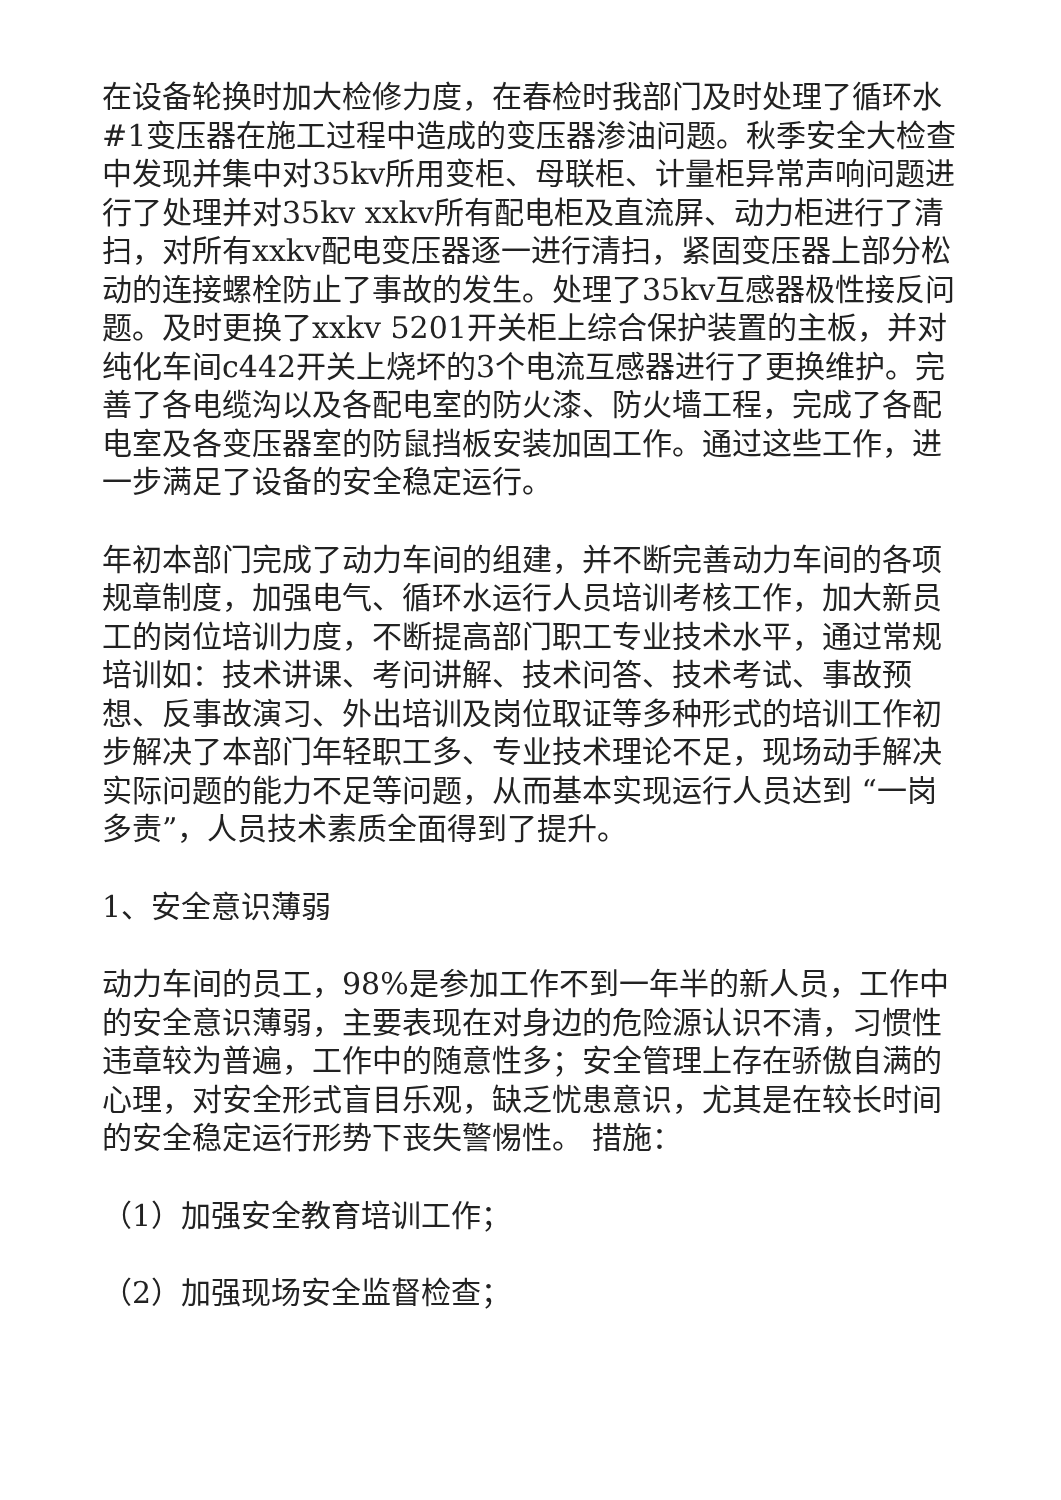在设备轮换时加大检修力度，在春检时我部门及时处理了循环水#1变压器在施工过程中造成的变压器渗油问题。秋季安全大检查中发现并集中对35kv所用变柜、母联柜、计量柜异常声响问题进行了处理并对35kv xxkv所有配电柜及直流屏、动力柜进行了清扫，对所有xxkv配电变压器逐一进行清扫，紧固变压器上部分松动的连接螺栓防止了事故的发生。处理了35kv互感器极性接反问题。及时更换了xxkv 5201开关柜上综合保护装置的主板，并对纯化车间c442开关上烧坏的3个电流互感器进行了更换维护。完善了各电缆沟以及各配电室的防火漆、防火墙工程，完成了各配电室及各变压器室的防鼠挡板安装加固工作。通过这些工作，进一步满足了设备的安全稳定运行。
年初本部门完成了动力车间的组建，并不断完善动力车间的各项规章制度，加强电气、循环水运行人员培训考核工作，加大新员工的岗位培训力度，不断提高部门职工专业技术水平，通过常规培训如：技术讲课、考问讲解、技术问答、技术考试、事故预想、反事故演习、外出培训及岗位取证等多种形式的培训工作初步解决了本部门年轻职工多、专业技术理论不足，现场动手解决实际问题的能力不足等问题，从而基本实现运行人员达到 “一岗多责”，人员技术素质全面得到了提升。
1、安全意识薄弱
动力车间的员工，98%是参加工作不到一年半的新人员，工作中的安全意识薄弱，主要表现在对身边的危险源认识不清，习惯性违章较为普遍，工作中的随意性多；安全管理上存在骄傲自满的心理，对安全形式盲目乐观，缺乏忧患意识，尤其是在较长时间的安全稳定运行形势下丧失警惕性。 措施：
（1）加强安全教育培训工作；
（2）加强现场安全监督检查；